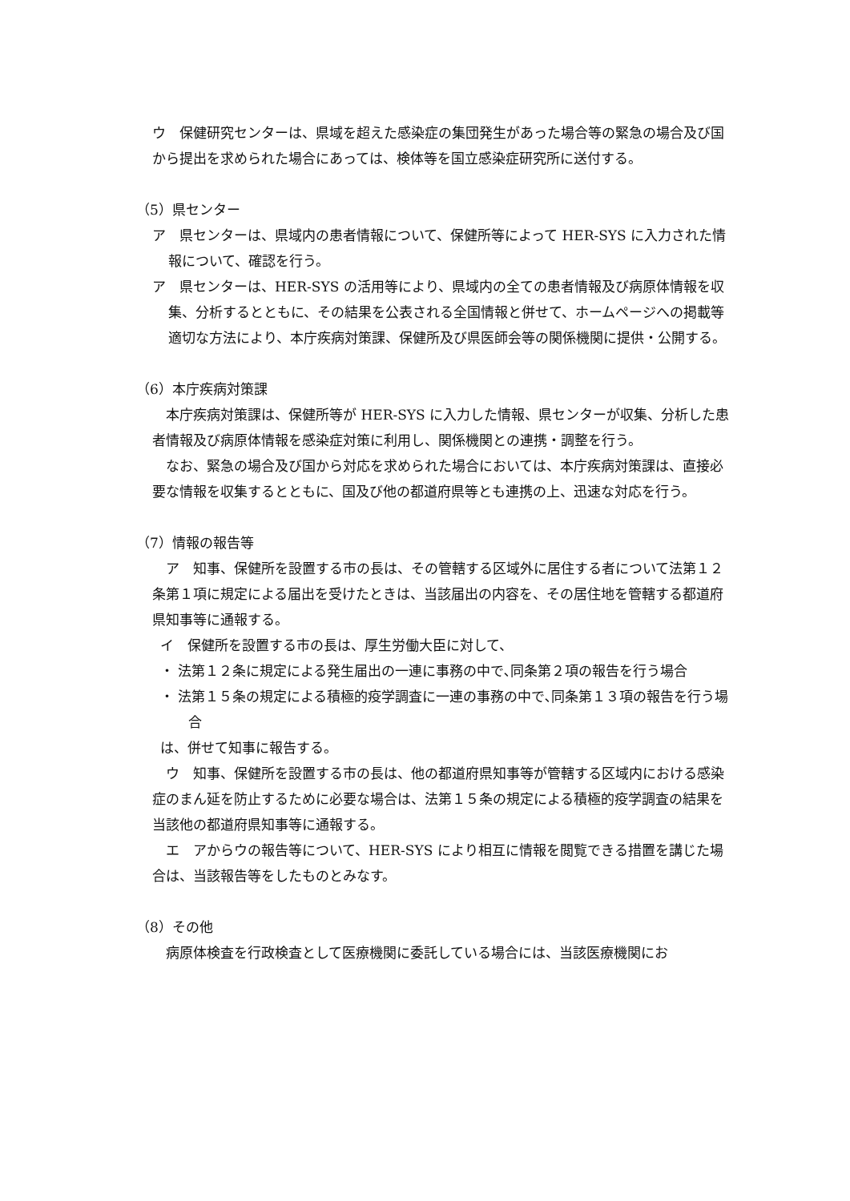ウ　保健研究センターは、県域を超えた感染症の集団発生があった場合等の緊急の場合及び国から提出を求められた場合にあっては、検体等を国立感染症研究所に送付する。
（5）県センター
ア　県センターは、県域内の患者情報について、保健所等によって HER-SYS に入力された情報について、確認を行う。
ア　県センターは、HER-SYS の活用等により、県域内の全ての患者情報及び病原体情報を収集、分析するとともに、その結果を公表される全国情報と併せて、ホームページへの掲載等適切な方法により、本庁疾病対策課、保健所及び県医師会等の関係機関に提供・公開する。
（6）本庁疾病対策課
　本庁疾病対策課は、保健所等が HER-SYS に入力した情報、県センターが収集、分析した患者情報及び病原体情報を感染症対策に利用し、関係機関との連携・調整を行う。
　なお、緊急の場合及び国から対応を求められた場合においては、本庁疾病対策課は、直接必要な情報を収集するとともに、国及び他の都道府県等とも連携の上、迅速な対応を行う。
（7）情報の報告等
　ア　知事、保健所を設置する市の長は、その管轄する区域外に居住する者について法第１２条第１項に規定による届出を受けたときは、当該届出の内容を、その居住地を管轄する都道府県知事等に通報する。
イ　保健所を設置する市の長は、厚生労働大臣に対して、
・ 法第１２条に規定による発生届出の一連に事務の中で､同条第２項の報告を行う場合
・ 法第１５条の規定による積極的疫学調査に一連の事務の中で､同条第１３項の報告を行う場合
は、併せて知事に報告する。
　ウ　知事、保健所を設置する市の長は、他の都道府県知事等が管轄する区域内における感染症のまん延を防止するために必要な場合は、法第１５条の規定による積極的疫学調査の結果を当該他の都道府県知事等に通報する。
　エ　アからウの報告等について、HER-SYS により相互に情報を閲覧できる措置を講じた場合は、当該報告等をしたものとみなす。
（8）その他
　病原体検査を行政検査として医療機関に委託している場合には、当該医療機関にお